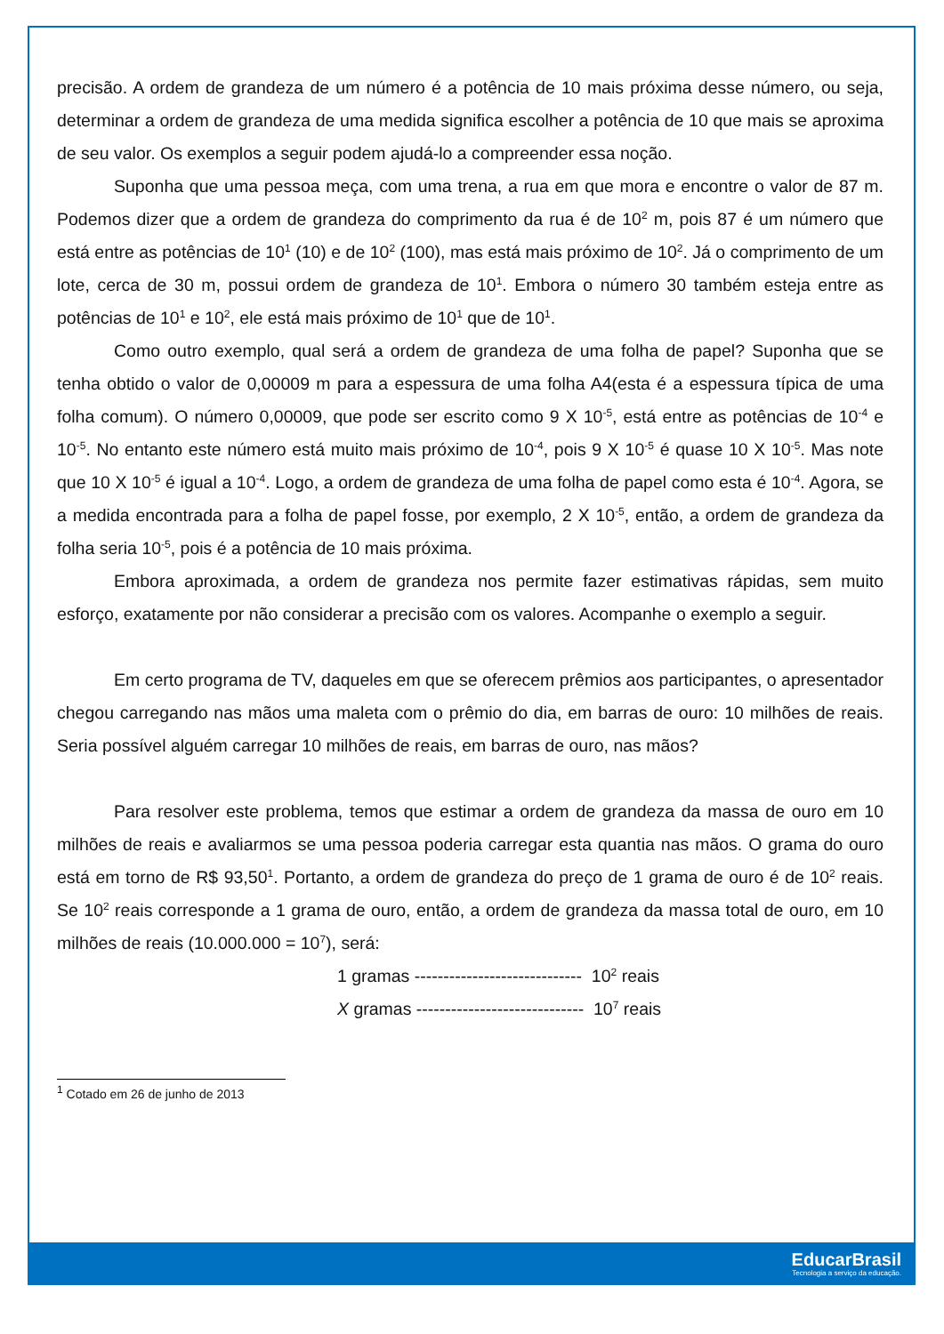precisão. A ordem de grandeza de um número é a potência de 10 mais próxima desse número, ou seja, determinar a ordem de grandeza de uma medida significa escolher a potência de 10 que mais se aproxima de seu valor. Os exemplos a seguir podem ajudá-lo a compreender essa noção.
Suponha que uma pessoa meça, com uma trena, a rua em que mora e encontre o valor de 87 m. Podemos dizer que a ordem de grandeza do comprimento da rua é de 10<sup>2</sup> m, pois 87 é um número que está entre as potências de 10<sup>1</sup> (10) e de 10<sup>2</sup> (100), mas está mais próximo de 10<sup>2</sup>. Já o comprimento de um lote, cerca de 30 m, possui ordem de grandeza de 10<sup>1</sup>. Embora o número 30 também esteja entre as potências de 10<sup>1</sup> e 10<sup>2</sup>, ele está mais próximo de 10<sup>1</sup> que de 10<sup>1</sup>.
Como outro exemplo, qual será a ordem de grandeza de uma folha de papel? Suponha que se tenha obtido o valor de 0,00009 m para a espessura de uma folha A4(esta é a espessura típica de uma folha comum). O número 0,00009, que pode ser escrito como 9 X 10<sup>-5</sup>, está entre as potências de 10<sup>-4</sup> e 10<sup>-5</sup>. No entanto este número está muito mais próximo de 10<sup>-4</sup>, pois 9 X 10<sup>-5</sup> é quase 10 X 10<sup>-5</sup>. Mas note que 10 X 10<sup>-5</sup> é igual a 10<sup>-4</sup>. Logo, a ordem de grandeza de uma folha de papel como esta é 10<sup>-4</sup>. Agora, se a medida encontrada para a folha de papel fosse, por exemplo, 2 X 10<sup>-5</sup>, então, a ordem de grandeza da folha seria 10<sup>-5</sup>, pois é a potência de 10 mais próxima.
Embora aproximada, a ordem de grandeza nos permite fazer estimativas rápidas, sem muito esforço, exatamente por não considerar a precisão com os valores. Acompanhe o exemplo a seguir.
Em certo programa de TV, daqueles em que se oferecem prêmios aos participantes, o apresentador chegou carregando nas mãos uma maleta com o prêmio do dia, em barras de ouro: 10 milhões de reais. Seria possível alguém carregar 10 milhões de reais, em barras de ouro, nas mãos?
Para resolver este problema, temos que estimar a ordem de grandeza da massa de ouro em 10 milhões de reais e avaliarmos se uma pessoa poderia carregar esta quantia nas mãos. O grama do ouro está em torno de R$ 93,50<sup>1</sup>. Portanto, a ordem de grandeza do preço de 1 grama de ouro é de 10<sup>2</sup> reais. Se 10<sup>2</sup> reais corresponde a 1 grama de ouro, então, a ordem de grandeza da massa total de ouro, em 10 milhões de reais (10.000.000 = 10<sup>7</sup>), será:
1 gramas ----------------------------- 10<sup>2</sup> reais
X gramas ----------------------------- 10<sup>7</sup> reais
<sup>1</sup> Cotado em 26 de junho de 2013
EducarBrasil
Tecnologia a serviço da educação.